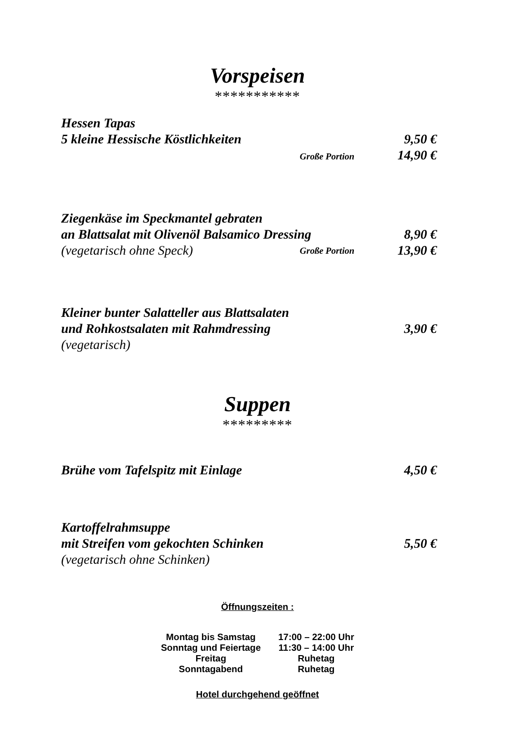Vorspeisen
***********
Hessen Tapas
5 kleine Hessische Köstlichkeiten 9,50 €
Große Portion 14,90 €
Ziegenkäse im Speckmantel gebraten
an Blattsalat mit Olivenöl Balsamico Dressing 8,90 €
(vegetarisch ohne Speck) Große Portion 13,90 €
Kleiner bunter Salatteller aus Blattsalaten
und Rohkostsalaten mit Rahmdressing 3,90 €
(vegetarisch)
Suppen
*********
Brühe vom Tafelspitz mit Einlage 4,50 €
Kartoffelrahmsuppe
mit Streifen vom gekochten Schinken 5,50 €
(vegetarisch ohne Schinken)
Öffnungszeiten :
| Montag bis Samstag | 17:00 – 22:00 Uhr |
| Sonntag und Feiertage | 11:30 – 14:00 Uhr |
| Freitag | Ruhetag |
| Sonntagabend | Ruhetag |
Hotel durchgehend geöffnet